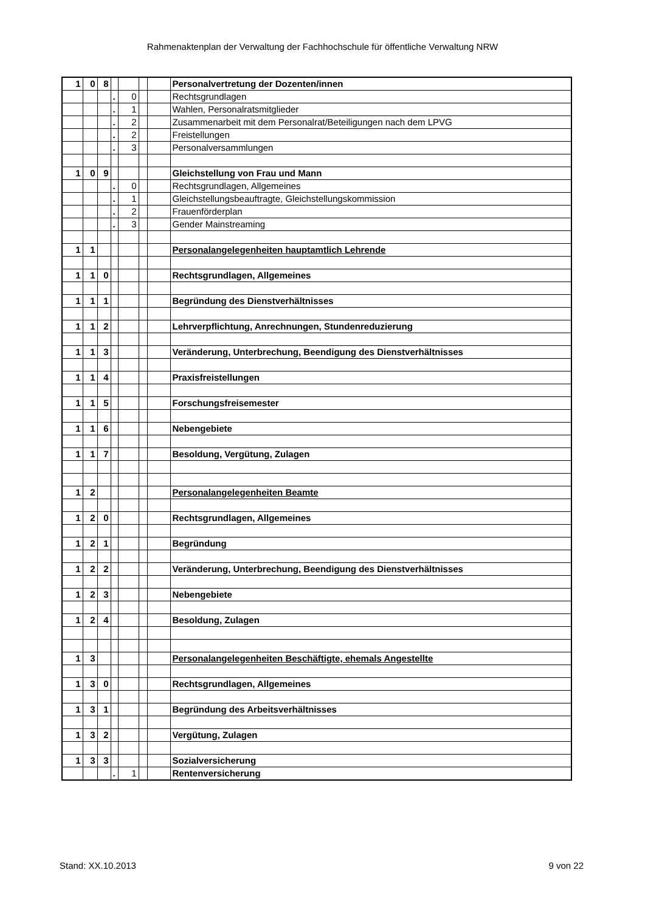Rahmenaktenplan der Verwaltung der Fachhochschule für öffentliche Verwaltung NRW
| 1 | 0 | 8 | | | | | Personalvertretung der Dozenten/innen |
| | | | . | 0 | | | Rechtsgrundlagen |
| | | | . | 1 | | | Wahlen, Personalratsmitglieder |
| | | | . | 2 | | | Zusammenarbeit mit dem Personalrat/Beteiligungen nach dem LPVG |
| | | | . | 2 | | | Freistellungen |
| | | | . | 3 | | | Personalversammlungen |
| 1 | 0 | 9 | | | | | Gleichstellung von Frau und Mann |
| | | | . | 0 | | | Rechtsgrundlagen, Allgemeines |
| | | | . | 1 | | | Gleichstellungsbeauftragte, Gleichstellungskommission |
| | | | . | 2 | | | Frauenförderplan |
| | | | . | 3 | | | Gender Mainstreaming |
| 1 | 1 | | | | | | Personalangelegenheiten hauptamtlich Lehrende |
| 1 | 1 | 0 | | | | | Rechtsgrundlagen, Allgemeines |
| 1 | 1 | 1 | | | | | Begründung des Dienstverhältnisses |
| 1 | 1 | 2 | | | | | Lehrverpflichtung, Anrechnungen, Stundenreduzierung |
| 1 | 1 | 3 | | | | | Veränderung, Unterbrechung, Beendigung des Dienstverhältnisses |
| 1 | 1 | 4 | | | | | Praxisfreistellungen |
| 1 | 1 | 5 | | | | | Forschungsfreisemester |
| 1 | 1 | 6 | | | | | Nebengebiete |
| 1 | 1 | 7 | | | | | Besoldung, Vergütung, Zulagen |
| 1 | 2 | | | | | | Personalangelegenheiten Beamte |
| 1 | 2 | 0 | | | | | Rechtsgrundlagen, Allgemeines |
| 1 | 2 | 1 | | | | | Begründung |
| 1 | 2 | 2 | | | | | Veränderung, Unterbrechung, Beendigung des Dienstverhältnisses |
| 1 | 2 | 3 | | | | | Nebengebiete |
| 1 | 2 | 4 | | | | | Besoldung, Zulagen |
| 1 | 3 | | | | | | Personalangelegenheiten Beschäftigte, ehemals Angestellte |
| 1 | 3 | 0 | | | | | Rechtsgrundlagen, Allgemeines |
| 1 | 3 | 1 | | | | | Begründung des Arbeitsverhältnisses |
| 1 | 3 | 2 | | | | | Vergütung, Zulagen |
| 1 | 3 | 3 | | | | | Sozialversicherung |
| | | | . | 1 | | | Rentenversicherung |
Stand: XX.10.2013 9 von 22